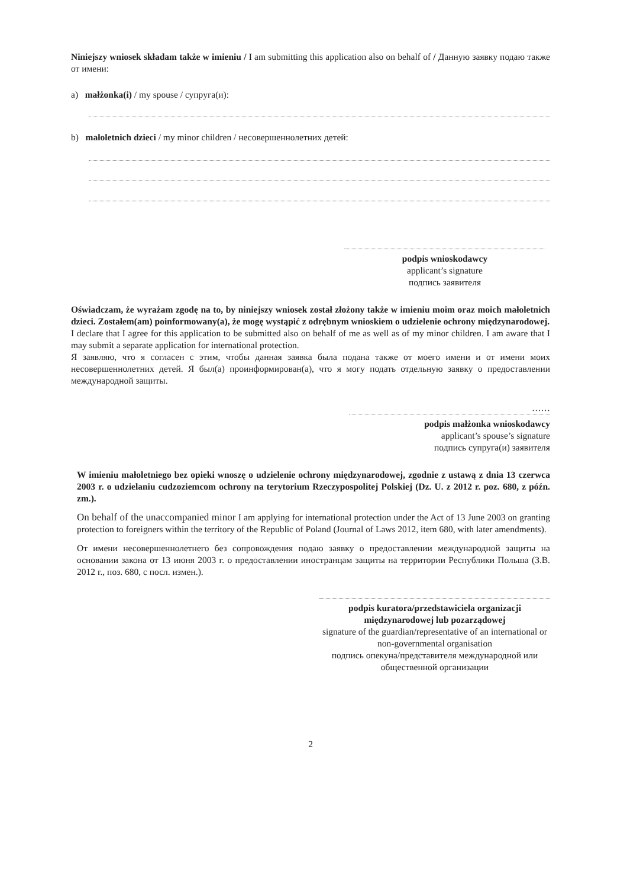Niniejszy wniosek składam także w imieniu / I am submitting this application also on behalf of / Данную заявку подаю также от имени:
a) małżonka(i) / my spouse / супруга(и):
b) małoletnich dzieci / my minor children / несовершеннолетних детей:
podpis wnioskodawcy
applicant’s signature
подпись заявителя
Oświadczam, że wyrażam zgodę na to, by niniejszy wniosek został złożony także w imieniu moim oraz moich małoletnich dzieci. Zostałem(am) poinformowany(a), że mogę wystąpić z odrębnym wnioskiem o udzielenie ochrony międzynarodowej.
I declare that I agree for this application to be submitted also on behalf of me as well as of my minor children. I am aware that I may submit a separate application for international protection.
Я заявляю, что я согласен с этим, чтобы данная заявка была подана также от моего имени и от имени моих несовершеннолетних детей. Я был(а) проинформирован(а), что я могу подать отдельную заявку о предоставлении международной защиты.
……
podpis małżonka wnioskodawcy
applicant’s spouse’s signature
подпись супруга(и) заявителя
W imieniu małoletniego bez opieki wnoszę o udzielenie ochrony międzynarodowej, zgodnie z ustawą z dnia 13 czerwca 2003 r. o udzielaniu cudzoziemcom ochrony na terytorium Rzeczypospolitej Polskiej (Dz. U. z 2012 r. poz. 680, z późn. zm.).
On behalf of the unaccompanied minor I am applying for international protection under the Act of 13 June 2003 on granting protection to foreigners within the territory of the Republic of Poland (Journal of Laws 2012, item 680, with later amendments).
От имени несовершеннолетнего без сопровождения подаю заявку о предоставлении международной защиты на основании закона от 13 июня 2003 г. о предоставлении иностранцам защиты на территории Республики Польша (З.В. 2012 г., поз. 680, с посл. измен.).
podpis kuratora/przedstawiciela organizacji międzynarodowej lub pozarządowej
signature of the guardian/representative of an international or non-governmental organisation
подпись опекуна/представителя международной или общественной организации
2